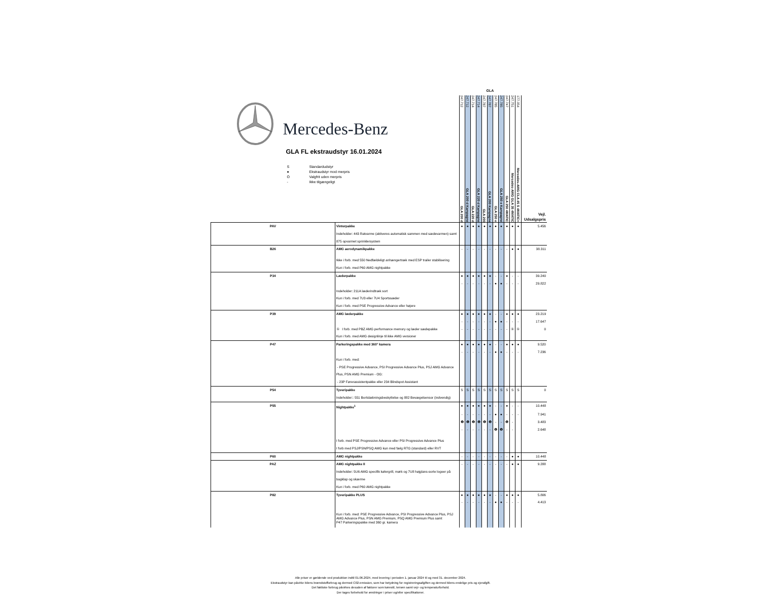| Mercedes-Benz GLA FL ekstraudstyr 16.01.2024 S Standardudstyr ● Ekstraudstyr mod merpris O Valgfrit uden merpris - Ikke tilgængeligt | | GLA | | | | | | | | | | | |
| --- | --- | --- | --- | --- | --- | --- | --- | --- | --- | --- | --- | --- | --- |
| | | 247.712 GLA 200 d | 247.712 GLA 200 d Kampagne | 247.714 GLA 220 d | 247.714 GLA 220 d Kampagne | 247.787 GLA 200 | 247.787 GLA 200 Kampagne | 247.785 GLA 250 e | 247.785 GLA 250 e Kampagne | 247.747 GLA 250 4MATIC | 247.751 Mercedes-AMG GLA 35 4MATIC | 177.054 Mercedes-AMG CLA 45 S 4MATIC+ | Vejl. Udsalgspris |
| PAV | Vinterpakke | ● | ● | ● | ● | ● | ● | ● | ● | ● | ● | ● | 5.456 |
| | Indeholder: 443 Ratvarme (aktiveres automatisk sammen med sædevarmen) samt 875 opvarmet sprinklersystem | | | | | | | | | | | | |
| B26 | AMG aerodynamikpakke | - | - | - | - | - | - | - | - | - | ● | ● | 38.311 |
| | Ikke i forb. med 550 Nedfældeligt anhængertræk med ESP trailer stabilisering | | | | | | | | | | | | |
| | Kun i forb. med P60 AMG nightpakke | | | | | | | | | | | | |
| P34 | Læderpakke | ● | ● | ● | ● | ● | ● | - | - | ● | - | - | 39.240 |
| | | - | - | - | - | - | - | ● | ● | - | - | - | 29.822 |
| | Indeholder: 211A læderindtræk sort | | | | | | | | | | | | |
| | Kun i forb. med 7U3 eller 7U4 Sportssæder | | | | | | | | | | | | |
| | Kun i forb. med PSE Progressive Advance eller højere | | | | | | | | | | | | |
| P39 | AMG læderpakke | ● | ● | ● | ● | ● | ● | - | - | ● | ● | ● | 23.219 |
| | | - | - | - | - | - | - | ● | ● | - | - | - | 17.647 |
| | ① I forb. med PBZ AMG performance memory og læder sædepakke | - | - | - | - | - | - | - | - | - | ① | ① | 0 |
| | Kun i forb. med AMG designlinje til ikke AMG versioner | | | | | | | | | | | | |
| P47 | Parkeringspakke med 360° kamera | ● | ● | ● | ● | ● | ● | - | - | ● | ● | ● | 9.520 |
| | | - | - | - | - | - | - | ● | ● | - | - | - | 7.236 |
| | Kun i forb. med: | | | | | | | | | | | | |
| | - PSE Progressive Advance, PSI Progressive Advance Plus, PSJ AMG Advance Plus, PSN AMG Premium - OG: | | | | | | | | | | | | |
| | - 23P Førerassistentpakke eller 234 Blindspot Assistant | | | | | | | | | | | | |
| P54 | Tyveripakke | S | S | S | S | S | S | S | S | S | S | S | 0 |
| | Indeholder:: 551 Bortslæbningsbeskyttelse og 882 Bevægelsensor (indvendig) | | | | | | | | | | | | |
| P55 | Nightpakke<sup>1</sup> | ● | ● | ● | ● | ● | ● | - | - | ● | - | - | 10.448 |
| | | - | - | - | - | - | - | ● | ● | - | - | - | 7.941 |
| | | ❶ | ❶ | ❶ | ❶ | ❶ | ❶ | - | - | ❶ | - | | 3.483 |
| | | - | - | - | - | - | - | ❶ | ❶ | - | - | | 2.648 |
| | I forb. med PSE Progressive Advance eller PSI Progressive Advance Plus | | | | | | | | | | | | |
| | I forb med PSJ/PSN/PSQ AMG kun med fælg RTG (standard) eller RVT | | | | | | | | | | | | |
| P60 | AMG nightpakke | - | - | - | - | - | - | - | - | - | ● | ● | 10.448 |
| PAZ | AMG nightpakke II | - | - | - | - | - | - | - | - | - | ● | ● | 9.288 |
| | Indeholder: 5U6 AMG specifik kølergrill, mørk og 7U8 højglans-sorte logoer på bagklap og skærme | | | | | | | | | | | | |
| | Kun i forb. med P60 AMG nightpakke | | | | | | | | | | | | |
| P82 | Tyveripakke PLUS | ● | ● | ● | ● | ● | ● | - | - | ● | ● | ● | 5.806 |
| | | - | - | - | - | - | - | ● | ● | - | - | - | 4.413 |
| | Kun i forb. med: PSE Progressive Advance, PSI Progressive Advance Plus, PSJ AMG Advance Plus, PSN AMG Premium, PSQ AMG Premium Plus samt P47 Parkeringspakke med 360 gr. kamera | | | | | | | | | | | | |
Alle priser er gældende ved produktion indtil 01.06.2024, med levering i perioden 1. januar 2024 til og med 31. december 2024.
Ekstraudstyr kan påvirke bilens brændstofforbrug og dermed C02-emission, som har betydning for registreringsafgiften og dermed bilens endelige pris og ejerafgift.
Det faktiske forbrug påvirkes desuden af faktorer som kørestil, terræn samt vejr- og temperaturforhold.
Der tages forbehold for ændringer i priser og/eller specifikationer.